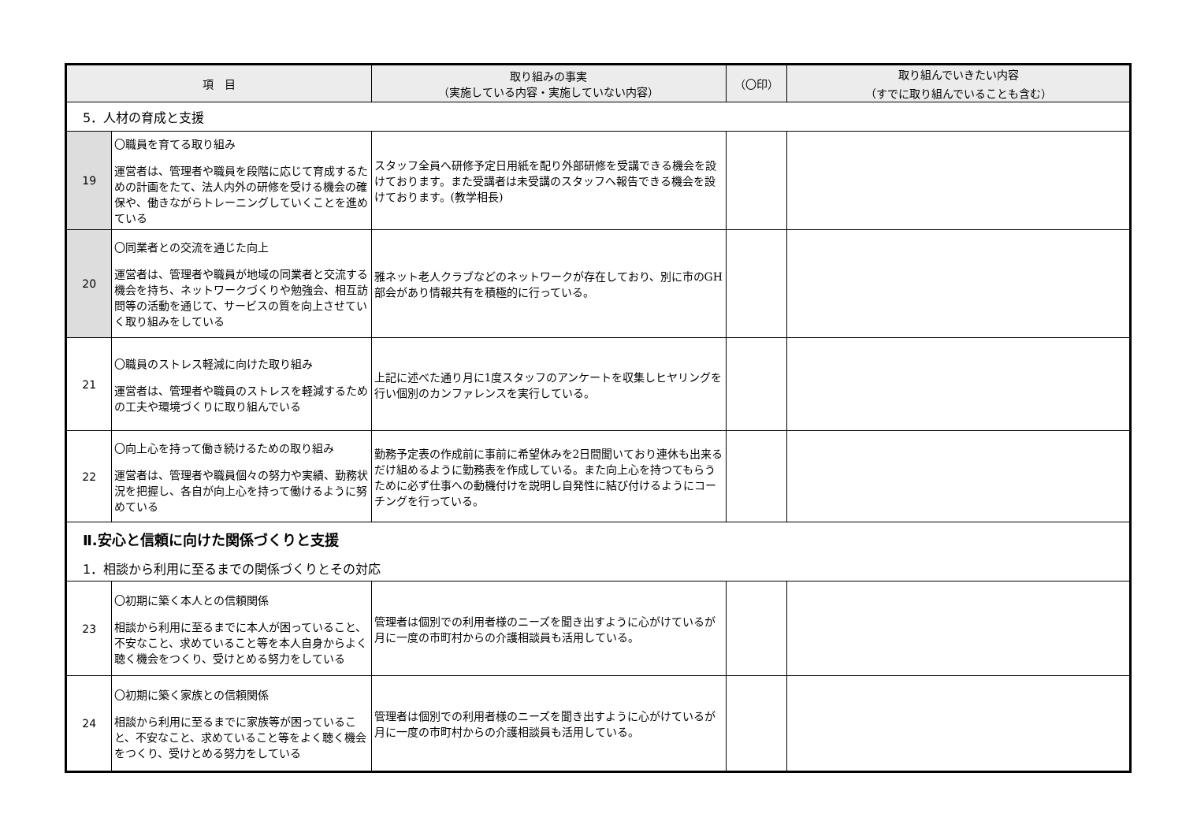| 項 目 | | 取り組みの事実 （実施している内容・実施していない内容） | （〇印） | 取り組んでいきたい内容 （すでに取り組んでいることも含む） |
| --- | --- | --- | --- | --- |
| 5．人材の育成と支援 | | | | |
| 19 | 〇職員を育てる取り組み 運営者は、管理者や職員を段階に応じて育成するための計画をたて、法人内外の研修を受ける機会の確保や、働きながらトレーニングしていくことを進めている | スタッフ全員へ研修予定日用紙を配り外部研修を受講できる機会を設けております。また受講者は未受講のスタッフへ報告できる機会を設けております。(教学相長) | | |
| 20 | 〇同業者との交流を通じた向上 運営者は、管理者や職員が地域の同業者と交流する機会を持ち、ネットワークづくりや勉強会、相互訪問等の活動を通じて、サービスの質を向上させていく取り組みをしている | 雅ネット老人クラブなどのネットワークが存在しており、別に市のGH部会があり情報共有を積極的に行っている。 | | |
| 21 | 〇職員のストレス軽減に向けた取り組み 運営者は、管理者や職員のストレスを軽減するための工夫や環境づくりに取り組んでいる | 上記に述べた通り月に1度スタッフのアンケートを収集しヒヤリングを行い個別のカンファレンスを実行している。 | | |
| 22 | 〇向上心を持って働き続けるための取り組み 運営者は、管理者や職員個々の努力や実績、勤務状況を把握し、各自が向上心を持って働けるように努めている | 勤務予定表の作成前に事前に希望休みを2日間聞いており連休も出来るだけ組めるように勤務表を作成している。また向上心を持つてもらうために必ず仕事への動機付けを説明し自発性に結び付けるようにコーチングを行っている。 | | |
| Ⅱ.安心と信頼に向けた関係づくりと支援 1．相談から利用に至るまでの関係づくりとその対応 | | | | |
| 23 | 〇初期に築く本人との信頼関係 相談から利用に至るまでに本人が困っていること、不安なこと、求めていること等を本人自身からよく聴く機会をつくり、受けとめる努力をしている | 管理者は個別での利用者様のニーズを聞き出すように心がけているが月に一度の市町村からの介護相談員も活用している。 | | |
| 24 | 〇初期に築く家族との信頼関係 相談から利用に至るまでに家族等が困っていること、不安なこと、求めていること等をよく聴く機会をつくり、受けとめる努力をしている | 管理者は個別での利用者様のニーズを聞き出すように心がけているが月に一度の市町村からの介護相談員も活用している。 | | |